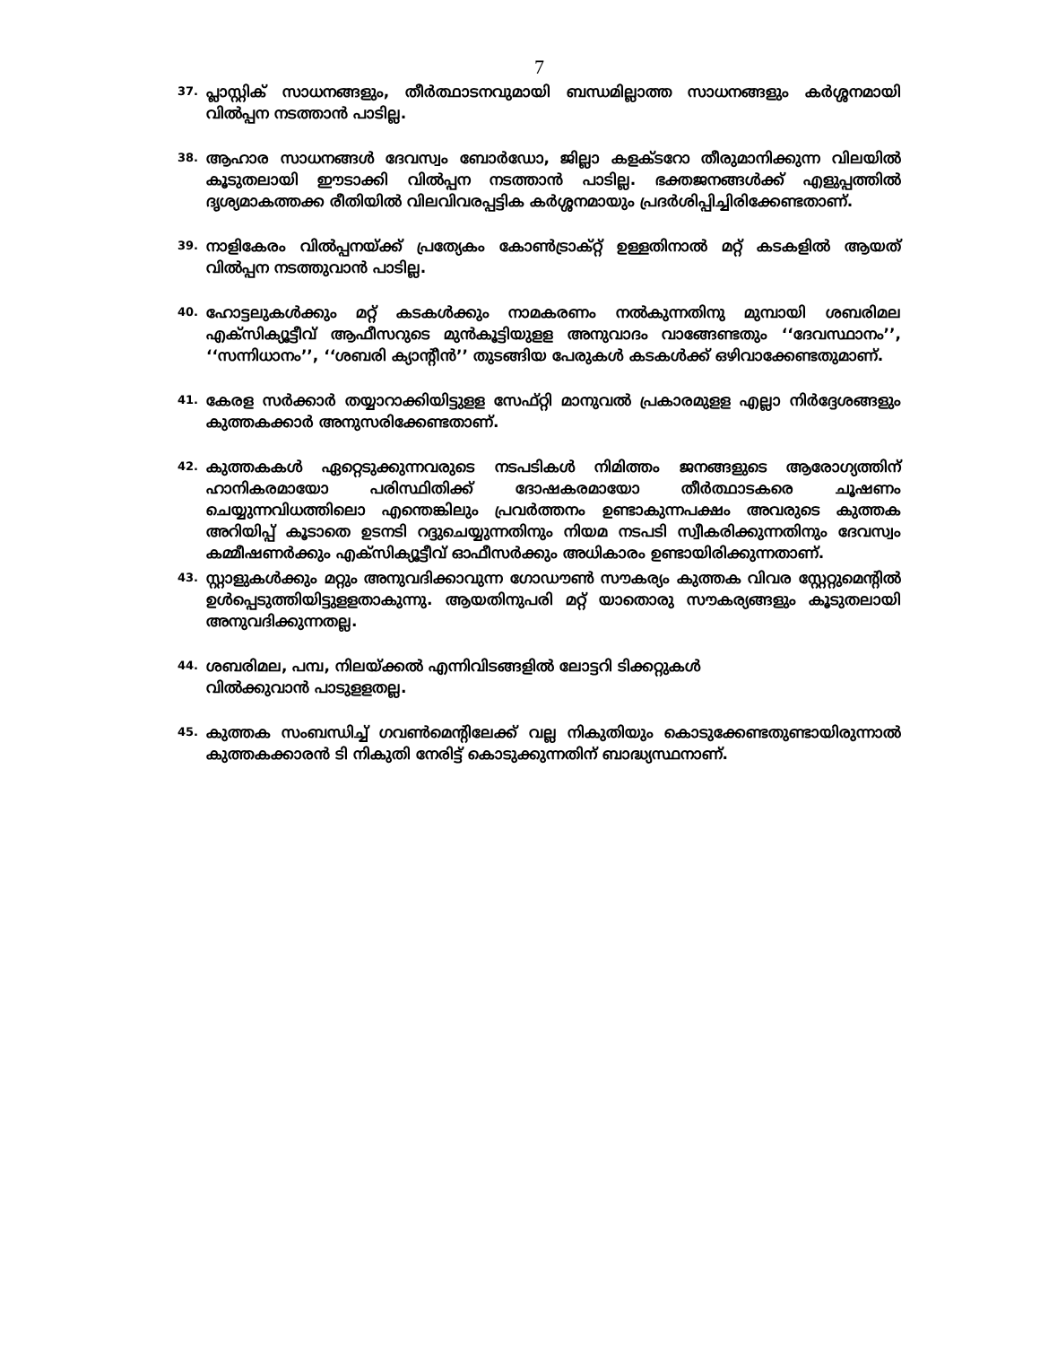7
37. പ്ലാസ്റ്റിക് സാധനങ്ങളും, തീർത്ഥാടനവുമായി ബന്ധമില്ലാത്ത സാധനങ്ങളും കർശ്ശനമായി വിൽപ്പന നടത്താൻ പാടില്ല.
38. ആഹാര സാധനങ്ങൾ ദേവസ്വം ബോർഡോ, ജില്ലാ കളക്ടറോ തീരുമാനിക്കുന്ന വിലയിൽ കൂടുതലായി ഈടാക്കി വിൽപ്പന നടത്താൻ പാടില്ല. ഭക്തജനങ്ങൾക്ക് എളുപ്പത്തിൽ ദൃശ്യമാകത്തക്ക രീതിയിൽ വിലവിവരപ്പട്ടിക കർശ്ശനമായും പ്രദർശിപ്പിച്ചിരിക്കേണ്ടതാണ്.
39. നാളികേരം വിൽപ്പനയ്ക്ക് പ്രത്യേകം കോൺട്രാക്റ്റ് ഉള്ളതിനാൽ മറ്റ് കടകളിൽ ആയത് വിൽപ്പന നടത്തുവാൻ പാടില്ല.
40. ഹോട്ടലുകൾക്കും മറ്റ് കടകൾക്കും നാമകരണം നൽകുന്നതിനു മുമ്പായി ശബരിമല എക്സിക്യൂട്ടീവ് ആഫീസറുടെ മുൻകൂട്ടിയുളള അനുവാദം വാങ്ങേണ്ടതും ‘‘ദേവസ്ഥാനം’’, ‘‘സന്നിധാനം’’, ‘‘ശബരി ക്യാന്റീൻ’’ തുടങ്ങിയ പേരുകൾ കടകൾക്ക് ഒഴിവാക്കേണ്ടതുമാണ്.
41. കേരള സർക്കാർ തയ്യാറാക്കിയിട്ടുളള സേഫ്റ്റി മാനുവൽ പ്രകാരമുളള എല്ലാ നിർദ്ദേശങ്ങളും കുത്തകക്കാർ അനുസരിക്കേണ്ടതാണ്.
42. കുത്തകകൾ ഏറ്റെടുക്കുന്നവരുടെ നടപടികൾ നിമിത്തം ജനങ്ങളുടെ ആരോഗ്യത്തിന് ഹാനികരമായോ പരിസ്ഥിതിക്ക് ദോഷകരമായോ തീർത്ഥാടകരെ ചൂഷണം ചെയ്യുന്നവിധത്തിലൊ എന്തെങ്കിലും പ്രവർത്തനം ഉണ്ടാകുന്നപക്ഷം അവരുടെ കുത്തക അറിയിപ്പ് കൂടാതെ ഉടനടി റദ്ദുചെയ്യുന്നതിനും നിയമ നടപടി സ്വീകരിക്കുന്നതിനും ദേവസ്വം കമ്മീഷണർക്കും എക്സിക്യൂട്ടീവ് ഓഫീസർക്കും അധികാരം ഉണ്ടായിരിക്കുന്നതാണ്.
43. സ്റ്റാളുകൾക്കും മറ്റും അനുവദിക്കാവുന്ന ഗോഡൗൺ സൗകര്യം കുത്തക വിവര സ്റ്റേറ്റുമെന്റിൽ ഉൾപ്പെടുത്തിയിട്ടുളളതാകുന്നു. ആയതിനുപരി മറ്റ് യാതൊരു സൗകര്യങ്ങളും കൂടുതലായി അനുവദിക്കുന്നതല്ല.
44. ശബരിമല, പമ്പ, നിലയ്ക്കൽ എന്നിവിടങ്ങളിൽ ലോട്ടറി ടിക്കറ്റുകൾ
വിൽക്കുവാൻ പാടുളളതല്ല.
45. കുത്തക സംബന്ധിച്ച് ഗവൺമെന്റിലേക്ക് വല്ല നികുതിയും കൊടുക്കേണ്ടതുണ്ടായിരുന്നാൽ കുത്തകക്കാരൻ ടി നികുതി നേരിട്ട് കൊടുക്കുന്നതിന് ബാദ്ധ്യസ്ഥനാണ്.